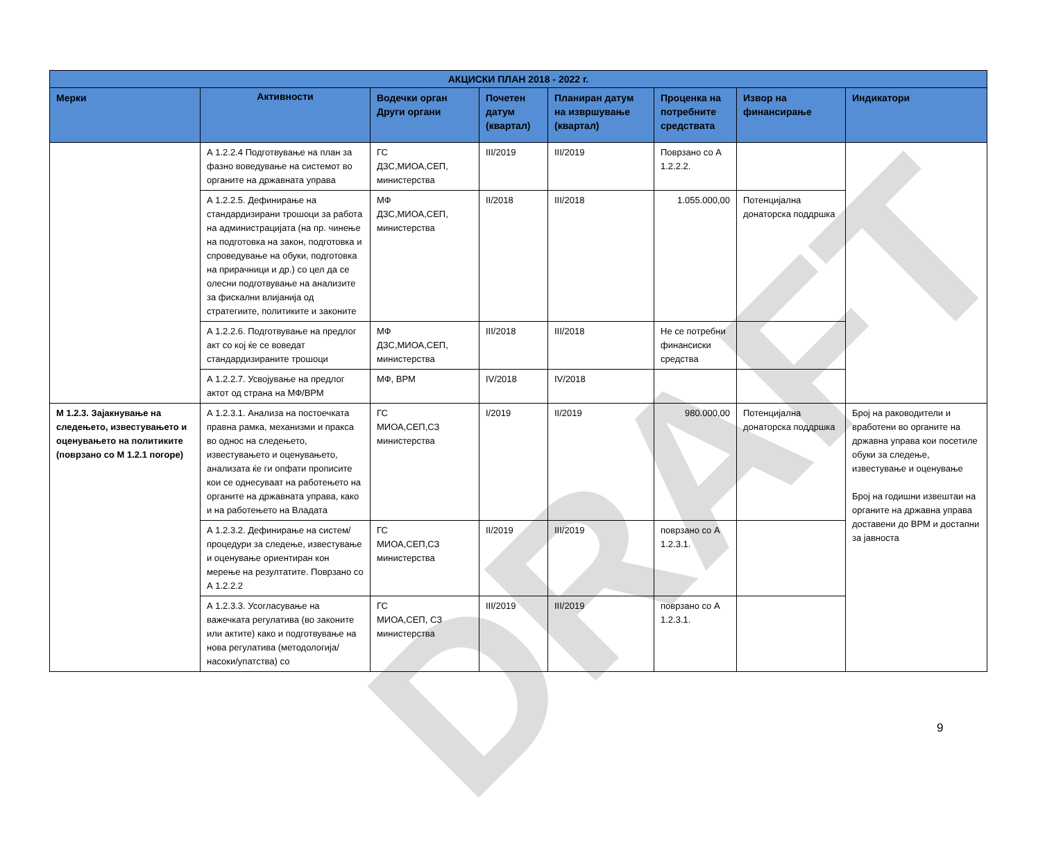DRAFT
| АКЦИСКИ ПЛАН 2018 - 2022 г. | | | | | | | |
| --- | --- | --- | --- | --- | --- | --- | --- |
| Мерки | Активности | Водечки орган Други органи | Почетен датум (квартал) | Планиран датум на извршување (квартал) | Проценка на потребните средствата | Извор на финансирање | Индикатори |
| | А 1.2.2.4 Подготвување на план за фазно воведување на системот во органите на државната управа | ГС ДЗС,МИОА,СЕП, министерства | III/2019 | III/2019 | Поврзано со А 1.2.2.2. | | |
| | А 1.2.2.5. Дефинирање на стандардизирани трошоци за работа на администрацијата (на пр. чинење на подготовка на закон, подготовка и спроведување на обуки, подготовка на прирачници и др.) со цел да се олесни подготвување на анализите за фискални влијанија од стратегиите, политиките и законите | МФ ДЗС,МИОА,СЕП, министерства | II/2018 | III/2018 | 1.055.000,00 | Потенцијална донаторска поддршка | |
| | А 1.2.2.6. Подготвување на предлог акт со кој ќе се воведат стандардизираните трошоци | МФ ДЗС,МИОА,СЕП, министерства | III/2018 | III/2018 | Не се потребни финансиски средства | | |
| | А 1.2.2.7. Усвојување на предлог актот од страна на МФ/ВРМ | МФ, ВРМ | IV/2018 | IV/2018 | | | |
| М 1.2.3. Зајакнување на следењето, известувањето и оценувањето на политиките (поврзано со М 1.2.1 погоре) | А 1.2.3.1. Анализа на постоечката правна рамка, механизми и пракса во однос на следењето, известувањето и оценувањето, анализата ќе ги опфати прописите кои се однесуваат на работењето на органите на државната управа, како и на работењето на Владата | ГС МИОА,СЕП,СЗ министерства | I/2019 | II/2019 | 980.000,00 | Потенцијална донаторска поддршка | Број на раководители и вработени во органите на државна управа кои посетиле обуки за следење, известување и оценување Број на годишни извештаи на органите на државна управа доставени до ВРМ и достапни за јавноста |
| | А 1.2.3.2. Дефинирање на систем/процедури за следење, известување и оценување ориентиран кон мерење на резултатите. Поврзано со А 1.2.2.2 | ГС МИОА,СЕП,СЗ министерства | II/2019 | III/2019 | поврзано со А 1.2.3.1. | | |
| | А 1.2.3.3. Усогласување на важечката регулатива (во законите или актите) како и подготвување на нова регулатива (методологија/насоки/упатства) со | ГС МИОА,СЕП, СЗ министерства | III/2019 | III/2019 | поврзано со А 1.2.3.1. | | |
9